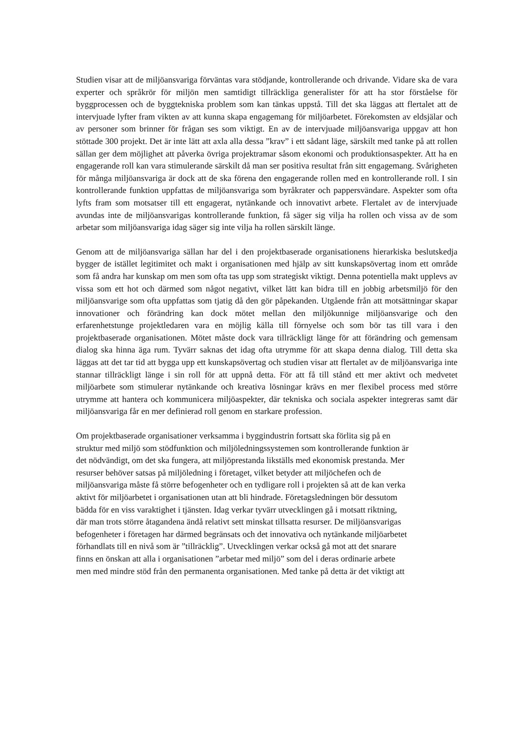Studien visar att de miljöansvariga förväntas vara stödjande, kontrollerande och drivande. Vidare ska de vara experter och språkrör för miljön men samtidigt tillräckliga generalister för att ha stor förståelse för byggprocessen och de byggtekniska problem som kan tänkas uppstå. Till det ska läggas att flertalet att de intervjuade lyfter fram vikten av att kunna skapa engagemang för miljöarbetet. Förekomsten av eldsjälar och av personer som brinner för frågan ses som viktigt. En av de intervjuade miljöansvariga uppgav att hon stöttade 300 projekt. Det är inte lätt att axla alla dessa ”krav” i ett sådant läge, särskilt med tanke på att rollen sällan ger dem möjlighet att påverka övriga projektramar såsom ekonomi och produktionsaspekter. Att ha en engagerande roll kan vara stimulerande särskilt då man ser positiva resultat från sitt engagemang. Svårigheten för många miljöansvariga är dock att de ska förena den engagerande rollen med en kontrollerande roll. I sin kontrollerande funktion uppfattas de miljöansvariga som byråkrater och pappersvändare. Aspekter som ofta lyfts fram som motsatser till ett engagerat, nytänkande och innovativt arbete. Flertalet av de intervjuade avundas inte de miljöansvarigas kontrollerande funktion, få säger sig vilja ha rollen och vissa av de som arbetar som miljöansvariga idag säger sig inte vilja ha rollen särskilt länge.
Genom att de miljöansvariga sällan har del i den projektbaserade organisationens hierarkiska beslutskedja bygger de istället legitimitet och makt i organisationen med hjälp av sitt kunskapsövertag inom ett område som få andra har kunskap om men som ofta tas upp som strategiskt viktigt. Denna potentiella makt upplevs av vissa som ett hot och därmed som något negativt, vilket lätt kan bidra till en jobbig arbetsmiljö för den miljöansvarige som ofta uppfattas som tjatig då den gör påpekanden. Utgående från att motsättningar skapar innovationer och förändring kan dock mötet mellan den miljökunnige miljöansvarige och den erfarenhetstunge projektledaren vara en möjlig källa till förnyelse och som bör tas till vara i den projektbaserade organisationen. Mötet måste dock vara tillräckligt länge för att förändring och gemensam dialog ska hinna äga rum. Tyvärr saknas det idag ofta utrymme för att skapa denna dialog. Till detta ska läggas att det tar tid att bygga upp ett kunskapsövertag och studien visar att flertalet av de miljöansvariga inte stannar tillräckligt länge i sin roll för att uppnå detta. För att få till stånd ett mer aktivt och medvetet miljöarbete som stimulerar nytänkande och kreativa lösningar krävs en mer flexibel process med större utrymme att hantera och kommunicera miljöaspekter, där tekniska och sociala aspekter integreras samt där miljöansvariga får en mer definierad roll genom en starkare profession.
Om projektbaserade organisationer verksamma i byggindustrin fortsatt ska förlita sig på en
struktur med miljö som stödfunktion och miljöledningssystemen som kontrollerande funktion är
det nödvändigt, om det ska fungera, att miljöprestanda likställs med ekonomisk prestanda. Mer
resurser behöver satsas på miljöledning i företaget, vilket betyder att miljöchefen och de
miljöansvariga måste få större befogenheter och en tydligare roll i projekten så att de kan verka
aktivt för miljöarbetet i organisationen utan att bli hindrade. Företagsledningen bör dessutom
bädda för en viss varaktighet i tjänsten. Idag verkar tyvärr utvecklingen gå i motsatt riktning,
där man trots större åtagandena ändå relativt sett minskat tillsatta resurser. De miljöansvarigas
befogenheter i företagen har därmed begränsats och det innovativa och nytänkande miljöarbetet
förhandlats till en nivå som är ”tillräcklig”. Utvecklingen verkar också gå mot att det snarare
finns en önskan att alla i organisationen ”arbetar med miljö” som del i deras ordinarie arbete
men med mindre stöd från den permanenta organisationen. Med tanke på detta är det viktigt att